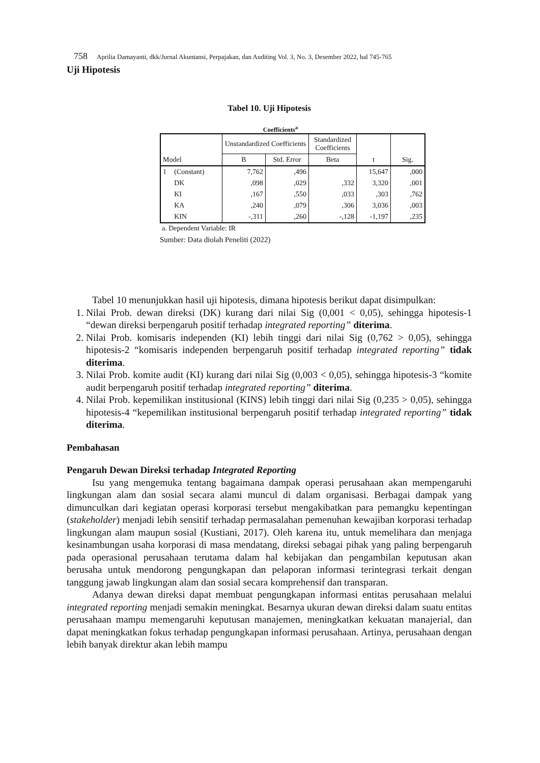758 Aprilia Damayanti, dkk/Jurnal Akuntansi, Perpajakan, dan Auditing Vol. 3, No. 3, Desember 2022, hal 745-765
Uji Hipotesis
Tabel 10. Uji Hipotesis
Coefficients<sup>a</sup>
| Model | | Unstandardized Coefficients | | Standardized Coefficients | t | Sig. |
| --- | --- | --- | --- | --- | --- | --- |
| | | B | Std. Error | Beta | | |
| 1 | (Constant) | 7,762 | ,496 | | 15,647 | ,000 |
| | DK | ,098 | ,029 | ,332 | 3,320 | ,001 |
| | KI | ,167 | ,550 | ,033 | ,303 | ,762 |
| | KA | ,240 | ,079 | ,306 | 3,036 | ,003 |
| | KIN | -,311 | ,260 | -,128 | -1,197 | ,235 |
a. Dependent Variable: IR
Sumber: Data diolah Peneliti (2022)
Tabel 10 menunjukkan hasil uji hipotesis, dimana hipotesis berikut dapat disimpulkan:
1. Nilai Prob. dewan direksi (DK) kurang dari nilai Sig (0,001 < 0,05), sehingga hipotesis-1 “dewan direksi berpengaruh positif terhadap integrated reporting” diterima.
2. Nilai Prob. komisaris independen (KI) lebih tinggi dari nilai Sig (0,762 > 0,05), sehingga hipotesis-2 “komisaris independen berpengaruh positif terhadap integrated reporting” tidak diterima.
3. Nilai Prob. komite audit (KI) kurang dari nilai Sig (0,003 < 0,05), sehingga hipotesis-3 “komite audit berpengaruh positif terhadap integrated reporting” diterima.
4. Nilai Prob. kepemilikan institusional (KINS) lebih tinggi dari nilai Sig (0,235 > 0,05), sehingga hipotesis-4 “kepemilikan institusional berpengaruh positif terhadap integrated reporting” tidak diterima.
Pembahasan
Pengaruh Dewan Direksi terhadap Integrated Reporting
Isu yang mengemuka tentang bagaimana dampak operasi perusahaan akan mempengaruhi lingkungan alam dan sosial secara alami muncul di dalam organisasi. Berbagai dampak yang dimunculkan dari kegiatan operasi korporasi tersebut mengakibatkan para pemangku kepentingan (stakeholder) menjadi lebih sensitif terhadap permasalahan pemenuhan kewajiban korporasi terhadap lingkungan alam maupun sosial (Kustiani, 2017). Oleh karena itu, untuk memelihara dan menjaga kesinambungan usaha korporasi di masa mendatang, direksi sebagai pihak yang paling berpengaruh pada operasional perusahaan terutama dalam hal kebijakan dan pengambilan keputusan akan berusaha untuk mendorong pengungkapan dan pelaporan informasi terintegrasi terkait dengan tanggung jawab lingkungan alam dan sosial secara komprehensif dan transparan.
Adanya dewan direksi dapat membuat pengungkapan informasi entitas perusahaan melalui integrated reporting menjadi semakin meningkat. Besarnya ukuran dewan direksi dalam suatu entitas perusahaan mampu memengaruhi keputusan manajemen, meningkatkan kekuatan manajerial, dan dapat meningkatkan fokus terhadap pengungkapan informasi perusahaan. Artinya, perusahaan dengan lebih banyak direktur akan lebih mampu